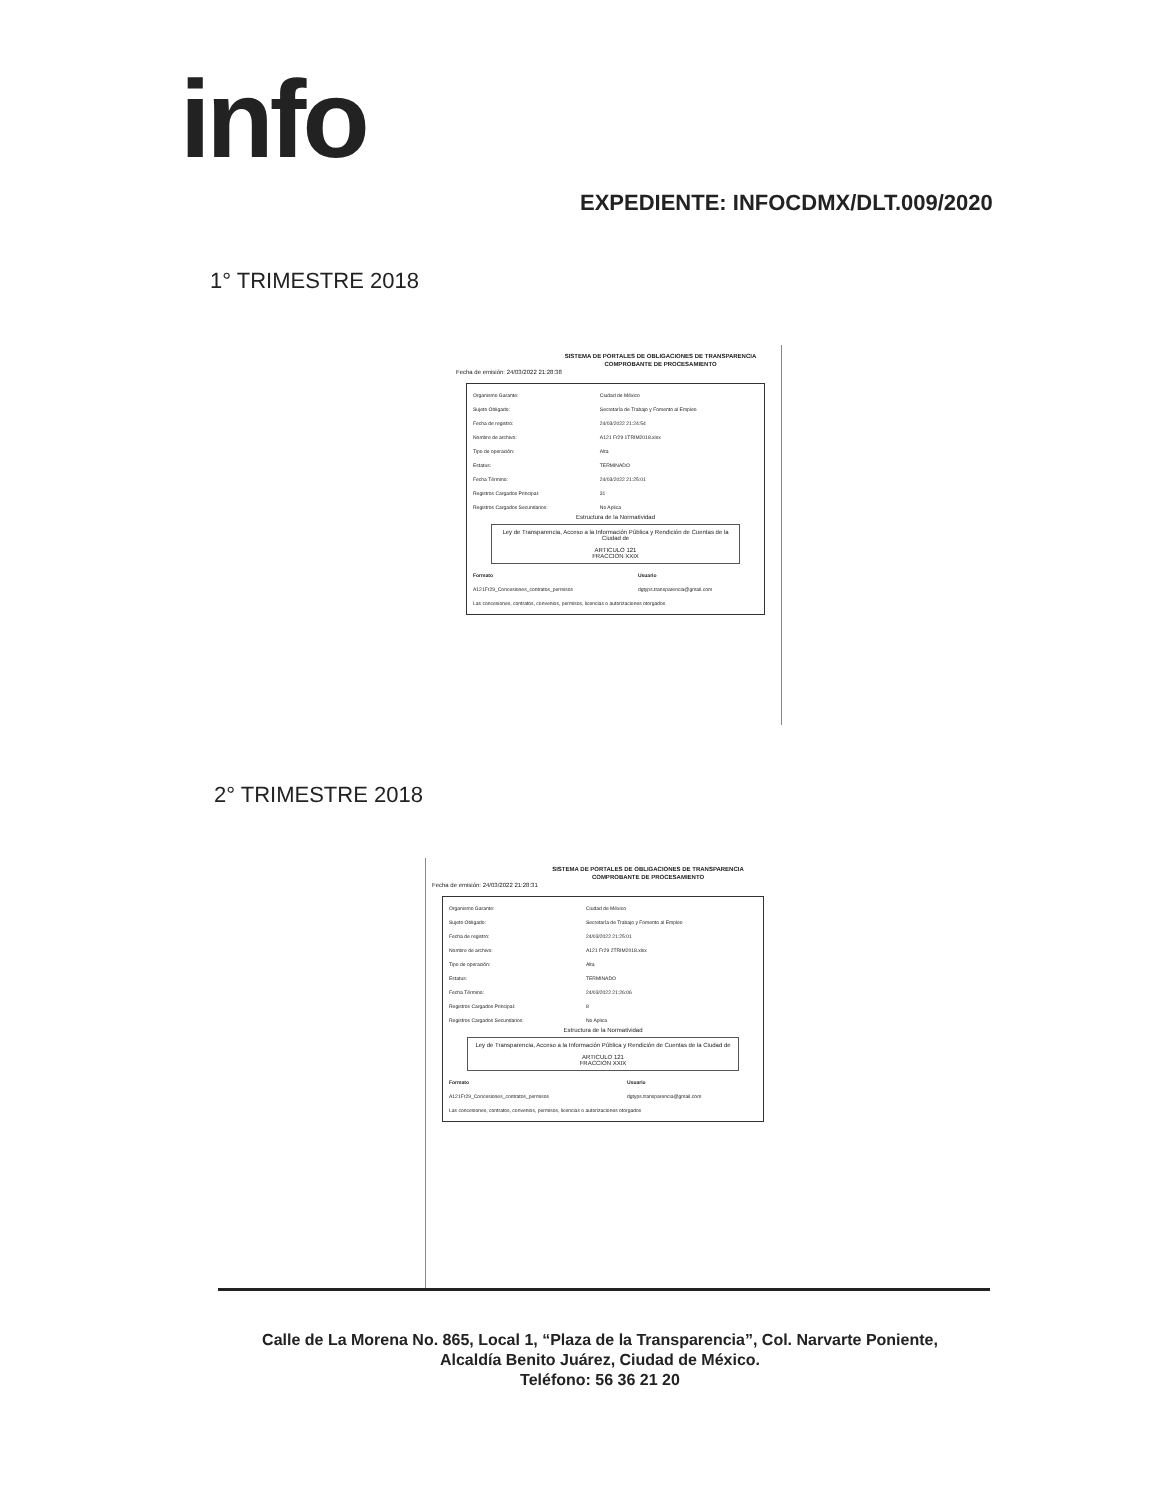info
EXPEDIENTE: INFOCDMX/DLT.009/2020
1° TRIMESTRE 2018
SISTEMA DE PORTALES DE OBLIGACIONES DE TRANSPARENCIA
COMPROBANTE DE PROCESAMIENTO
Fecha de emisión: 24/03/2022 21:28:38
| Organismo Garante: | Ciudad de México |
| Sujeto Obligado: | Secretaría de Trabajo y Fomento al Empleo |
| Fecha de registro: | 24/03/2022 21:24:54 |
| Nombre de archivo: | A121 Fr29 1TRIM2018.xlsx |
| Tipo de operación: | Alta |
| Estatus: | TERMINADO |
| Fecha Término: | 24/03/2022 21:25:01 |
| Registros Cargados Principal: | 31 |
| Registros Cargados Secundarios: | No Aplica |
Estructura de la Normatividad
Ley de Transparencia, Acceso a la Información Pública y Rendición de Cuentas de la Ciudad de
ARTICULO 121
FRACCION XXIX
| Formato | Usuario |
| --- | --- |
| A121Fr29_Concesiones_contratos_permisos | dgtyps.transparencia@gmail.com |
| Las concesiones, contratos, convenios, permisos, licencias o autorizaciones otorgados | |
2° TRIMESTRE 2018
SISTEMA DE PORTALES DE OBLIGACIONES DE TRANSPARENCIA
COMPROBANTE DE PROCESAMIENTO
Fecha de emisión: 24/03/2022 21:28:31
| Organismo Garante: | Ciudad de México |
| Sujeto Obligado: | Secretaría de Trabajo y Fomento al Empleo |
| Fecha de registro: | 24/03/2022 21:25:01 |
| Nombre de archivo: | A121 Fr29 2TRIM2018.xlsx |
| Tipo de operación: | Alta |
| Estatus: | TERMINADO |
| Fecha Término: | 24/03/2022 21:26:06 |
| Registros Cargados Principal: | 8 |
| Registros Cargados Secundarios: | No Aplica |
Estructura de la Normatividad
Ley de Transparencia, Acceso a la Información Pública y Rendición de Cuentas de la Ciudad de
ARTICULO 121
FRACCION XXIX
| Formato | Usuario |
| --- | --- |
| A121Fr29_Concesiones_contratos_permisos | dgtyps.transparencia@gmail.com |
| Las concesiones, contratos, convenios, permisos, licencias o autorizaciones otorgados | |
Calle de La Morena No. 865, Local 1, “Plaza de la Transparencia”, Col. Narvarte Poniente,
Alcaldía Benito Juárez, Ciudad de México.
Teléfono: 56 36 21 20